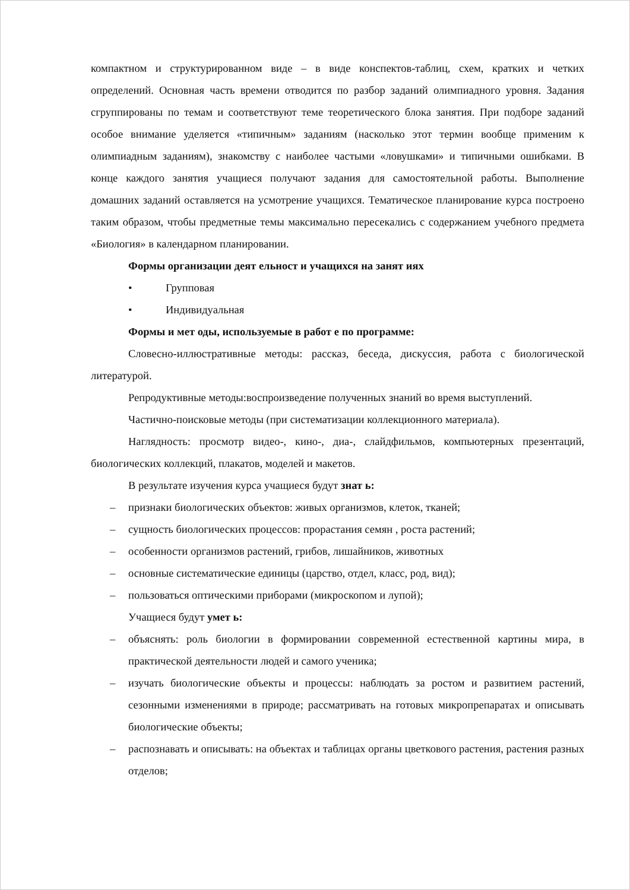компактном и структурированном виде – в виде конспектов-таблиц, схем, кратких и четких определений. Основная часть времени отводится по разбор заданий олимпиадного уровня. Задания сгруппированы по темам и соответствуют теме теоретического блока занятия. При подборе заданий особое внимание уделяется «типичным» заданиям (насколько этот термин вообще применим к олимпиадным заданиям), знакомству с наиболее частыми «ловушками» и типичными ошибками. В конце каждого занятия учащиеся получают задания для самостоятельной работы. Выполнение домашних заданий оставляется на усмотрение учащихся. Тематическое планирование курса построено таким образом, чтобы предметные темы максимально пересекались с содержанием учебного предмета «Биология» в календарном планировании.
Формы организации деят ельност и учащихся на занят иях
• Групповая
• Индивидуальная
Формы и мет оды, используемые в работ е по программе:
Словесно-иллюстративные методы: рассказ, беседа, дискуссия, работа с биологической литературой.
Репродуктивные методы:воспроизведение полученных знаний во время выступлений.
Частично-поисковые методы (при систематизации коллекционного материала).
Наглядность: просмотр видео-, кино-, диа-, слайдфильмов, компьютерных презентаций, биологических коллекций, плакатов, моделей и макетов.
В результате изучения курса учащиеся будут знат ь:
– признаки биологических объектов: живых организмов, клеток, тканей;
– сущность биологических процессов: прорастания семян , роста растений;
– особенности организмов растений, грибов, лишайников, животных
– основные систематические единицы (царство, отдел, класс, род, вид);
– пользоваться оптическими приборами (микроскопом и лупой);
Учащиеся будут умет ь:
– объяснять: роль биологии в формировании современной естественной картины мира, в практической деятельности людей и самого ученика;
– изучать биологические объекты и процессы: наблюдать за ростом и развитием растений, сезонными изменениями в природе; рассматривать на готовых микропрепаратах и описывать биологические объекты;
– распознавать и описывать: на объектах и таблицах органы цветкового растения, растения разных отделов;